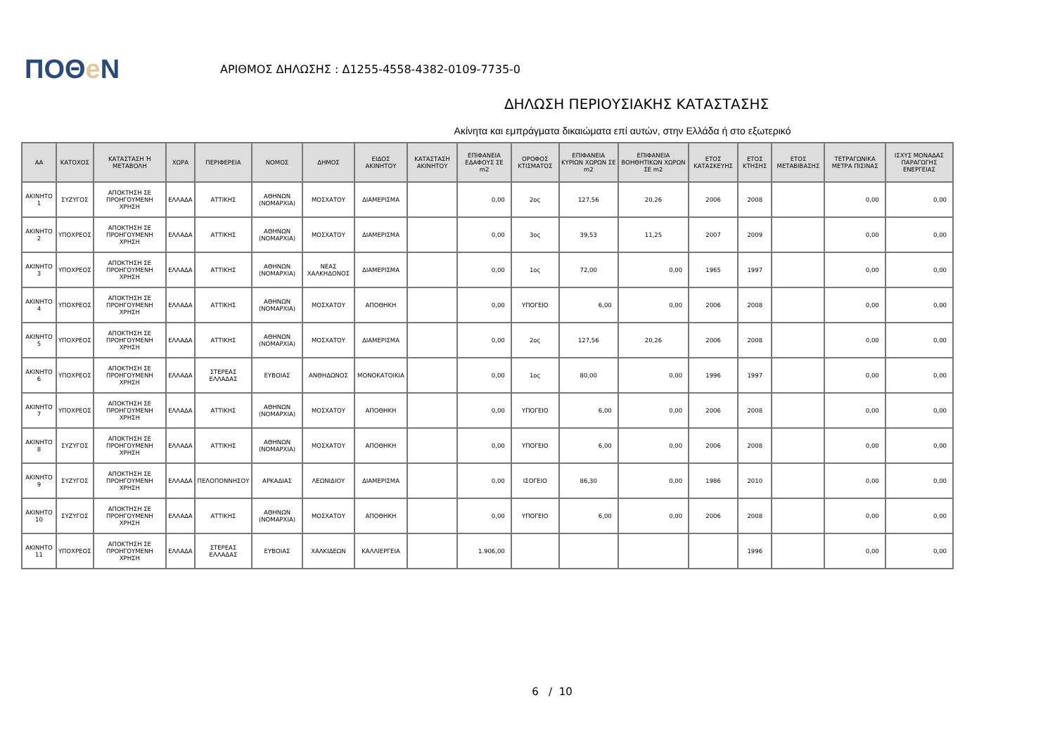ΠΟΘe Ν
ΑΡΙΘΜΟΣ ΔΗΛΩΣΗΣ : Δ1255-4558-4382-0109-7735-0
ΔΗΛΩΣΗ ΠΕΡΙΟΥΣΙΑΚΗΣ ΚΑΤΑΣΤΑΣΗΣ
Ακίνητα και εμπράγματα δικαιώματα επί αυτών, στην Ελλάδα ή στο εξωτερικό
| ΑΑ | ΚΑΤΟΧΟΣ | ΚΑΤΑΣΤΑΣΗ Ή ΜΕΤΑΒΟΛΗ | ΧΩΡΑ | ΠΕΡΙΦΕΡΕΙΑ | ΝΟΜΟΣ | ΔΗΜΟΣ | ΕΙΔΟΣ ΑΚΙΝΗΤΟΥ | ΚΑΤΑΣΤΑΣΗ ΑΚΙΝΗΤΟΥ | ΕΠΙΦΑΝΕΙΑ ΕΔΑΦΟΥΣ ΣΕ m2 | ΟΡΟΦΟΣ ΚΤΙΣΜΑΤΟΣ | ΕΠΙΦΑΝΕΙΑ ΚΥΡΙΩΝ ΧΩΡΩΝ ΣΕ m2 | ΕΠΙΦΑΝΕΙΑ ΒΟΗΘΗΤΙΚΩΝ ΧΩΡΩΝ ΣΕ m2 | ΕΤΟΣ ΚΑΤΑΣΚΕΥΗΣ | ΕΤΟΣ ΚΤΗΣΗΣ | ΕΤΟΣ ΜΕΤΑΒΙΒΑΣΗΣ | ΤΕΤΡΑΓΩΝΙΚΑ ΜΕΤΡΑ ΠΙΣΙΝΑΣ | ΙΣΧΥΣ ΜΟΝΑΔΑΣ ΠΑΡΑΓΩΓΗΣ ΕΝΕΡΓΕΙΑΣ |
| --- | --- | --- | --- | --- | --- | --- | --- | --- | --- | --- | --- | --- | --- | --- | --- | --- | --- |
| ΑΚΙΝΗΤΟ 1 | ΣΥΖΥΓΟΣ | ΑΠΟΚΤΗΣΗ ΣΕ ΠΡΟΗΓΟΥΜΕΝΗ ΧΡΗΣΗ | ΕΛΛΑΔΑ | ΑΤΤΙΚΗΣ | ΑΘΗΝΩΝ (ΝΟΜΑΡΧΙΑ) | ΜΟΣΧΑΤΟΥ | ΔΙΑΜΕΡΙΣΜΑ | | 0,00 | 2ος | 127,56 | 20,26 | 2006 | 2008 | | 0,00 | 0,00 |
| ΑΚΙΝΗΤΟ 2 | ΥΠΟΧΡΕΟΣ | ΑΠΟΚΤΗΣΗ ΣΕ ΠΡΟΗΓΟΥΜΕΝΗ ΧΡΗΣΗ | ΕΛΛΑΔΑ | ΑΤΤΙΚΗΣ | ΑΘΗΝΩΝ (ΝΟΜΑΡΧΙΑ) | ΜΟΣΧΑΤΟΥ | ΔΙΑΜΕΡΙΣΜΑ | | 0,00 | 3ος | 39,53 | 11,25 | 2007 | 2009 | | 0,00 | 0,00 |
| ΑΚΙΝΗΤΟ 3 | ΥΠΟΧΡΕΟΣ | ΑΠΟΚΤΗΣΗ ΣΕ ΠΡΟΗΓΟΥΜΕΝΗ ΧΡΗΣΗ | ΕΛΛΑΔΑ | ΑΤΤΙΚΗΣ | ΑΘΗΝΩΝ (ΝΟΜΑΡΧΙΑ) | ΝΕΑΣ ΧΑΛΚΗΔΟΝΟΣ | ΔΙΑΜΕΡΙΣΜΑ | | 0,00 | 1ος | 72,00 | 0,00 | 1965 | 1997 | | 0,00 | 0,00 |
| ΑΚΙΝΗΤΟ 4 | ΥΠΟΧΡΕΟΣ | ΑΠΟΚΤΗΣΗ ΣΕ ΠΡΟΗΓΟΥΜΕΝΗ ΧΡΗΣΗ | ΕΛΛΑΔΑ | ΑΤΤΙΚΗΣ | ΑΘΗΝΩΝ (ΝΟΜΑΡΧΙΑ) | ΜΟΣΧΑΤΟΥ | ΑΠΟΘΗΚΗ | | 0,00 | ΥΠΟΓΕΙΟ | 6,00 | 0,00 | 2006 | 2008 | | 0,00 | 0,00 |
| ΑΚΙΝΗΤΟ 5 | ΥΠΟΧΡΕΟΣ | ΑΠΟΚΤΗΣΗ ΣΕ ΠΡΟΗΓΟΥΜΕΝΗ ΧΡΗΣΗ | ΕΛΛΑΔΑ | ΑΤΤΙΚΗΣ | ΑΘΗΝΩΝ (ΝΟΜΑΡΧΙΑ) | ΜΟΣΧΑΤΟΥ | ΔΙΑΜΕΡΙΣΜΑ | | 0,00 | 2ος | 127,56 | 20,26 | 2006 | 2008 | | 0,00 | 0,00 |
| ΑΚΙΝΗΤΟ 6 | ΥΠΟΧΡΕΟΣ | ΑΠΟΚΤΗΣΗ ΣΕ ΠΡΟΗΓΟΥΜΕΝΗ ΧΡΗΣΗ | ΕΛΛΑΔΑ | ΣΤΕΡΕΑΣ ΕΛΛΑΔΑΣ | ΕΥΒΟΙΑΣ | ΑΝΘΗΔΩΝΟΣ | ΜΟΝΟΚΑΤΟΙΚΙΑ | | 0,00 | 1ος | 80,00 | 0,00 | 1996 | 1997 | | 0,00 | 0,00 |
| ΑΚΙΝΗΤΟ 7 | ΥΠΟΧΡΕΟΣ | ΑΠΟΚΤΗΣΗ ΣΕ ΠΡΟΗΓΟΥΜΕΝΗ ΧΡΗΣΗ | ΕΛΛΑΔΑ | ΑΤΤΙΚΗΣ | ΑΘΗΝΩΝ (ΝΟΜΑΡΧΙΑ) | ΜΟΣΧΑΤΟΥ | ΑΠΟΘΗΚΗ | | 0,00 | ΥΠΟΓΕΙΟ | 6,00 | 0,00 | 2006 | 2008 | | 0,00 | 0,00 |
| ΑΚΙΝΗΤΟ 8 | ΣΥΖΥΓΟΣ | ΑΠΟΚΤΗΣΗ ΣΕ ΠΡΟΗΓΟΥΜΕΝΗ ΧΡΗΣΗ | ΕΛΛΑΔΑ | ΑΤΤΙΚΗΣ | ΑΘΗΝΩΝ (ΝΟΜΑΡΧΙΑ) | ΜΟΣΧΑΤΟΥ | ΑΠΟΘΗΚΗ | | 0,00 | ΥΠΟΓΕΙΟ | 6,00 | 0,00 | 2006 | 2008 | | 0,00 | 0,00 |
| ΑΚΙΝΗΤΟ 9 | ΣΥΖΥΓΟΣ | ΑΠΟΚΤΗΣΗ ΣΕ ΠΡΟΗΓΟΥΜΕΝΗ ΧΡΗΣΗ | ΕΛΛΑΔΑ | ΠΕΛΟΠΟΝΝΗΣΟΥ | ΑΡΚΑΔΙΑΣ | ΛΕΩΝΙΔΙΟΥ | ΔΙΑΜΕΡΙΣΜΑ | | 0,00 | ΙΣΟΓΕΙΟ | 86,30 | 0,00 | 1986 | 2010 | | 0,00 | 0,00 |
| ΑΚΙΝΗΤΟ 10 | ΣΥΖΥΓΟΣ | ΑΠΟΚΤΗΣΗ ΣΕ ΠΡΟΗΓΟΥΜΕΝΗ ΧΡΗΣΗ | ΕΛΛΑΔΑ | ΑΤΤΙΚΗΣ | ΑΘΗΝΩΝ (ΝΟΜΑΡΧΙΑ) | ΜΟΣΧΑΤΟΥ | ΑΠΟΘΗΚΗ | | 0,00 | ΥΠΟΓΕΙΟ | 6,00 | 0,00 | 2006 | 2008 | | 0,00 | 0,00 |
| ΑΚΙΝΗΤΟ 11 | ΥΠΟΧΡΕΟΣ | ΑΠΟΚΤΗΣΗ ΣΕ ΠΡΟΗΓΟΥΜΕΝΗ ΧΡΗΣΗ | ΕΛΛΑΔΑ | ΣΤΕΡΕΑΣ ΕΛΛΑΔΑΣ | ΕΥΒΟΙΑΣ | ΧΑΛΚΙΔΕΩΝ | ΚΑΛΛΙΕΡΓΕΙΑ | | 1.906,00 | | | | | 1996 | | 0,00 | 0,00 |
6 / 10